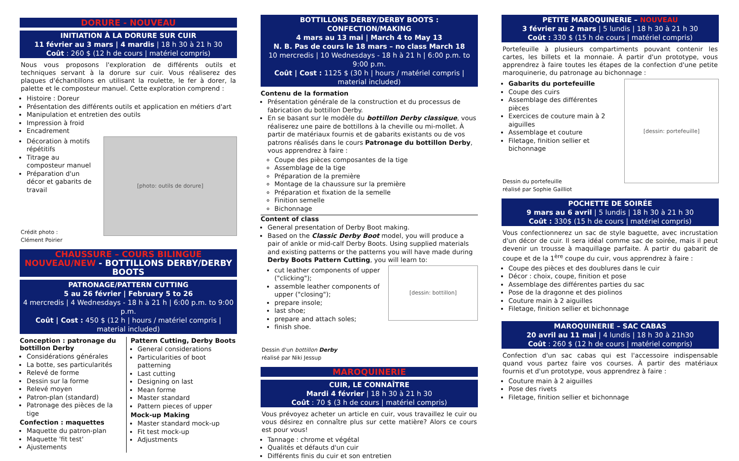DORURE - NOUVEAU
INITIATION À LA DORURE SUR CUIR
11 février au 3 mars | 4 mardis | 18 h 30 à 21 h 30
Coût : 260 $ (12 h de cours | matériel compris)
Nous vous proposons l'exploration de différents outils et techniques servant à la dorure sur cuir. Vous réaliserez des plaques d'échantillons en utilisant la roulette, le fer à dorer, la palette et le composteur manuel. Cette exploration comprend :
Histoire : Doreur
Présentation des différents outils et application en métiers d'art
Manipulation et entretien des outils
Impression à froid
Encadrement
Décoration à motifs répétitifs
Titrage au composteur manuel
Préparation d'un décor et gabarits de travail
Crédit photo :
Clément Poirier
[photo: outils de dorure]
CHAUSSURE – COURS BILINGUE
NOUVEAU/NEW - BOTTILLONS DERBY/DERBY BOOTS
PATRONAGE/PATTERN CUTTING
5 au 26 février | February 5 to 26
4 mercredis | 4 Wednesdays - 18 h à 21 h | 6:00 p.m. to 9:00 p.m.
Coût | Cost : 450 $ (12 h | hours / matériel compris | material included)
Conception : patronage du bottillon Derby
Considérations générales
La botte, ses particularités
Relevé de forme
Dessin sur la forme
Relevé moyen
Patron-plan (standard)
Patronage des pièces de la tige
Confection : maquettes
Maquette du patron-plan
Maquette 'fit test'
Ajustements
Pattern Cutting, Derby Boots
General considerations
Particularities of boot patterning
Last cutting
Designing on last
Mean forme
Master standard
Pattern pieces of upper
Mock-up Making
Master standard mock-up
Fit test mock-up
Adjustments
BOTTILLONS DERBY/DERBY BOOTS : CONFECTION/MAKING
4 mars au 13 mai | March 4 to May 13
N. B. Pas de cours le 18 mars – no class March 18
10 mercredis | 10 Wednesdays - 18 h à 21 h | 6:00 p.m. to 9:00 p.m.
Coût | Cost : 1125 $ (30 h | hours / matériel compris | material included)
Contenu de la formation
Présentation générale de la construction et du processus de fabrication du bottillon Derby.
En se basant sur le modèle du bottillon Derby classique, vous réaliserez une paire de bottillons à la cheville ou mi-mollet. À partir de matériaux fournis et de gabarits existants ou de vos patrons réalisés dans le cours Patronage du bottillon Derby, vous apprendrez à faire :
Coupe des pièces composantes de la tige
Assemblage de la tige
Préparation de la première
Montage de la chaussure sur la première
Préparation et fixation de la semelle
Finition semelle
Bichonnage
Content of class
General presentation of Derby Boot making.
Based on the Classic Derby Boot model, you will produce a pair of ankle or mid-calf Derby Boots. Using supplied materials and existing patterns or the patterns you will have made during Derby Boots Pattern Cutting, you will learn to:
cut leather components of upper ("clicking");
assemble leather components of upper ("closing");
prepare insole;
last shoe;
prepare and attach soles;
finish shoe.
Dessin d'un bottillon Derby
réalisé par Niki Jessup
[dessin: bottillon]
MAROQUINERIE
CUIR, LE CONNAÎTRE
Mardi 4 février | 18 h 30 à 21 h 30
Coût : 70 $ (3 h de cours | matériel compris)
Vous prévoyez acheter un article en cuir, vous travaillez le cuir ou vous désirez en connaître plus sur cette matière? Alors ce cours est pour vous!
Tannage : chrome et végétal
Qualités et défauts d'un cuir
Différents finis du cuir et son entretien
PETITE MAROQUINERIE – NOUVEAU
3 février au 2 mars | 5 lundis | 18 h 30 à 21 h 30
Coût : 330 $ (15 h de cours | matériel compris)
Portefeuille à plusieurs compartiments pouvant contenir les cartes, les billets et la monnaie. À partir d'un prototype, vous apprendrez à faire toutes les étapes de la confection d'une petite maroquinerie, du patronage au bichonnage :
Gabarits du portefeuille
Coupe des cuirs
Assemblage des différentes pièces
Exercices de couture main à 2 aiguilles
Assemblage et couture
Filetage, finition sellier et bichonnage
Dessin du portefeuille
réalisé par Sophie Gailliot
[dessin: portefeuille]
POCHETTE DE SOIRÉE
9 mars au 6 avril | 5 lundis | 18 h 30 à 21 h 30
Coût : 330$ (15 h de cours | matériel compris)
Vous confectionnerez un sac de style baguette, avec incrustation d'un décor de cuir. Il sera idéal comme sac de soirée, mais il peut devenir un trousse à maquillage parfaite. À partir du gabarit de coupe et de la 1<sup>ère</sup> coupe du cuir, vous apprendrez à faire :
Coupe des pièces et des doublures dans le cuir
Décor : choix, coupe, finition et pose
Assemblage des différentes parties du sac
Pose de la dragonne et des piolinos
Couture main à 2 aiguilles
Filetage, finition sellier et bichonnage
MAROQUINERIE – SAC CABAS
20 avril au 11 mai | 4 lundis | 18 h 30 à 21h30
Coût : 260 $ (12 h de cours | matériel compris)
Confection d'un sac cabas qui est l'accessoire indispensable quand vous partez faire vos courses. À partir des matériaux fournis et d'un prototype, vous apprendrez à faire :
Couture main à 2 aiguilles
Pose des rivets
Filetage, finition sellier et bichonnage